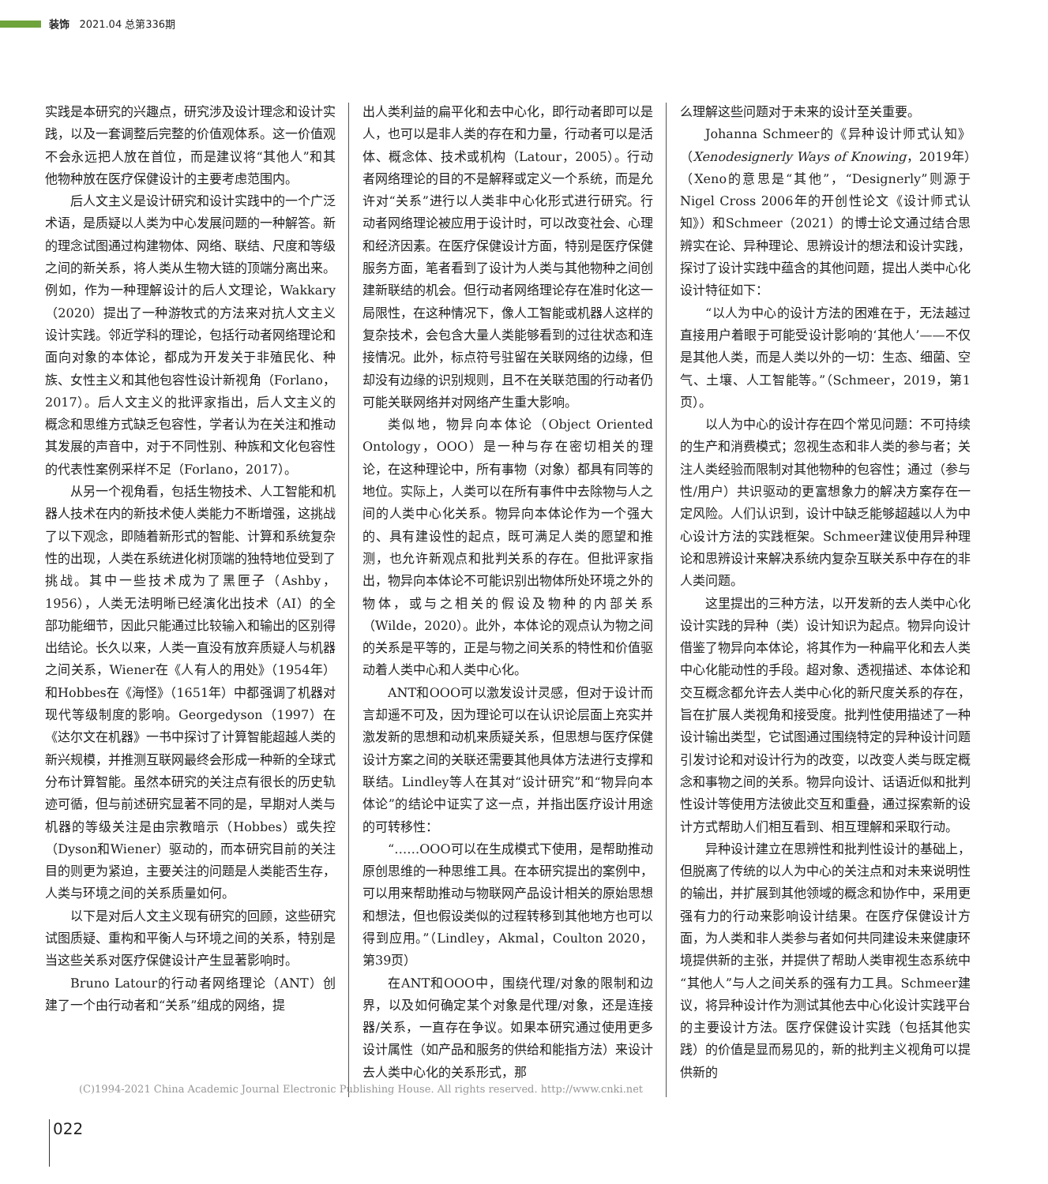装饰 2021.04 总第336期
实践是本研究的兴趣点，研究涉及设计理念和设计实践，以及一套调整后完整的价值观体系。这一价值观不会永远把人放在首位，而是建议将“其他人”和其他物种放在医疗保健设计的主要考虑范围内。
后人文主义是设计研究和设计实践中的一个广泛术语，是质疑以人类为中心发展问题的一种解答。新的理念试图通过构建物体、网络、联结、尺度和等级之间的新关系，将人类从生物大链的顶端分离出来。例如，作为一种理解设计的后人文理论，Wakkary（2020）提出了一种游牧式的方法来对抗人文主义设计实践。邻近学科的理论，包括行动者网络理论和面向对象的本体论，都成为开发关于非殖民化、种族、女性主义和其他包容性设计新视角（Forlano，2017）。后人文主义的批评家指出，后人文主义的概念和思维方式缺乏包容性，学者认为在关注和推动其发展的声音中，对于不同性别、种族和文化包容性的代表性案例采样不足（Forlano，2017）。
从另一个视角看，包括生物技术、人工智能和机器人技术在内的新技术使人类能力不断增强，这挑战了以下观念，即随着新形式的智能、计算和系统复杂性的出现，人类在系统进化树顶端的独特地位受到了挑战。其中一些技术成为了黑匣子（Ashby，1956），人类无法明晰已经演化出技术（AI）的全部功能细节，因此只能通过比较输入和输出的区别得出结论。长久以来，人类一直没有放弃质疑人与机器之间关系，Wiener在《人有人的用处》（1954年）和Hobbes在《海怪》（1651年）中都强调了机器对现代等级制度的影响。Georgedyson（1997）在《达尔文在机器》一书中探讨了计算智能超越人类的新兴规模，并推测互联网最终会形成一种新的全球式分布计算智能。虽然本研究的关注点有很长的历史轨迹可循，但与前述研究显著不同的是，早期对人类与机器的等级关注是由宗教暗示（Hobbes）或失控（Dyson和Wiener）驱动的，而本研究目前的关注目的则更为紧迫，主要关注的问题是人类能否生存，人类与环境之间的关系质量如何。
以下是对后人文主义现有研究的回顾，这些研究试图质疑、重构和平衡人与环境之间的关系，特别是当这些关系对医疗保健设计产生显著影响时。
Bruno Latour的行动者网络理论（ANT）创建了一个由行动者和“关系”组成的网络，提
出人类利益的扁平化和去中心化，即行动者即可以是人，也可以是非人类的存在和力量，行动者可以是活体、概念体、技术或机构（Latour，2005）。行动者网络理论的目的不是解释或定义一个系统，而是允许对“关系”进行以人类非中心化形式进行研究。行动者网络理论被应用于设计时，可以改变社会、心理和经济因素。在医疗保健设计方面，特别是医疗保健服务方面，笔者看到了设计为人类与其他物种之间创建新联结的机会。但行动者网络理论存在准时化这一局限性，在这种情况下，像人工智能或机器人这样的复杂技术，会包含大量人类能够看到的过往状态和连接情况。此外，标点符号驻留在关联网络的边缘，但却没有边缘的识别规则，且不在关联范围的行动者仍可能关联网络并对网络产生重大影响。
类似地，物异向本体论（Object Oriented Ontology，OOO）是一种与存在密切相关的理论，在这种理论中，所有事物（对象）都具有同等的地位。实际上，人类可以在所有事件中去除物与人之间的人类中心化关系。物异向本体论作为一个强大的、具有建设性的起点，既可满足人类的愿望和推测，也允许新观点和批判关系的存在。但批评家指出，物异向本体论不可能识别出物体所处环境之外的物体，或与之相关的假设及物种的内部关系（Wilde，2020）。此外，本体论的观点认为物之间的关系是平等的，正是与物之间关系的特性和价值驱动着人类中心和人类中心化。
ANT和OOO可以激发设计灵感，但对于设计而言却遥不可及，因为理论可以在认识论层面上充实并激发新的思想和动机来质疑关系，但思想与医疗保健设计方案之间的关联还需要其他具体方法进行支撑和联结。Lindley等人在其对“设计研究”和“物异向本体论”的结论中证实了这一点，并指出医疗设计用途的可转移性：
“……OOO可以在生成模式下使用，是帮助推动原创思维的一种思维工具。在本研究提出的案例中，可以用来帮助推动与物联网产品设计相关的原始思想和想法，但也假设类似的过程转移到其他地方也可以得到应用。”（Lindley，Akmal，Coulton 2020，第39页）
在ANT和OOO中，围绕代理/对象的限制和边界，以及如何确定某个对象是代理/对象，还是连接器/关系，一直存在争议。如果本研究通过使用更多设计属性（如产品和服务的供给和能指方法）来设计去人类中心化的关系形式，那
么理解这些问题对于未来的设计至关重要。
Johanna Schmeer的《异种设计师式认知》（Xenodesignerly Ways of Knowing，2019年）（Xeno的意思是“其他”，“Designerly”则源于Nigel Cross 2006年的开创性论文《设计师式认知》）和Schmeer（2021）的博士论文通过结合思辨实在论、异种理论、思辨设计的想法和设计实践，探讨了设计实践中蕴含的其他问题，提出人类中心化设计特征如下：
“以人为中心的设计方法的困难在于，无法越过直接用户着眼于可能受设计影响的‘其他人’——不仅是其他人类，而是人类以外的一切：生态、细菌、空气、土壤、人工智能等。”（Schmeer，2019，第1页）。
以人为中心的设计存在四个常见问题：不可持续的生产和消费模式；忽视生态和非人类的参与者；关注人类经验而限制对其他物种的包容性；通过（参与性/用户）共识驱动的更富想象力的解决方案存在一定风险。人们认识到，设计中缺乏能够超越以人为中心设计方法的实践框架。Schmeer建议使用异种理论和思辨设计来解决系统内复杂互联关系中存在的非人类问题。
这里提出的三种方法，以开发新的去人类中心化设计实践的异种（类）设计知识为起点。物异向设计借鉴了物异向本体论，将其作为一种扁平化和去人类中心化能动性的手段。超对象、透视描述、本体论和交互概念都允许去人类中心化的新尺度关系的存在，旨在扩展人类视角和接受度。批判性使用描述了一种设计输出类型，它试图通过围绕特定的异种设计问题引发讨论和对设计行为的改变，以改变人类与既定概念和事物之间的关系。物异向设计、话语近似和批判性设计等使用方法彼此交互和重叠，通过探索新的设计方式帮助人们相互看到、相互理解和采取行动。
异种设计建立在思辨性和批判性设计的基础上，但脱离了传统的以人为中心的关注点和对未来说明性的输出，并扩展到其他领域的概念和协作中，采用更强有力的行动来影响设计结果。在医疗保健设计方面，为人类和非人类参与者如何共同建设未来健康环境提供新的主张，并提供了帮助人类审视生态系统中“其他人”与人之间关系的强有力工具。Schmeer建议，将异种设计作为测试其他去中心化设计实践平台的主要设计方法。医疗保健设计实践（包括其他实践）的价值是显而易见的，新的批判主义视角可以提供新的
(C)1994-2021 China Academic Journal Electronic Publishing House. All rights reserved. http://www.cnki.net
022